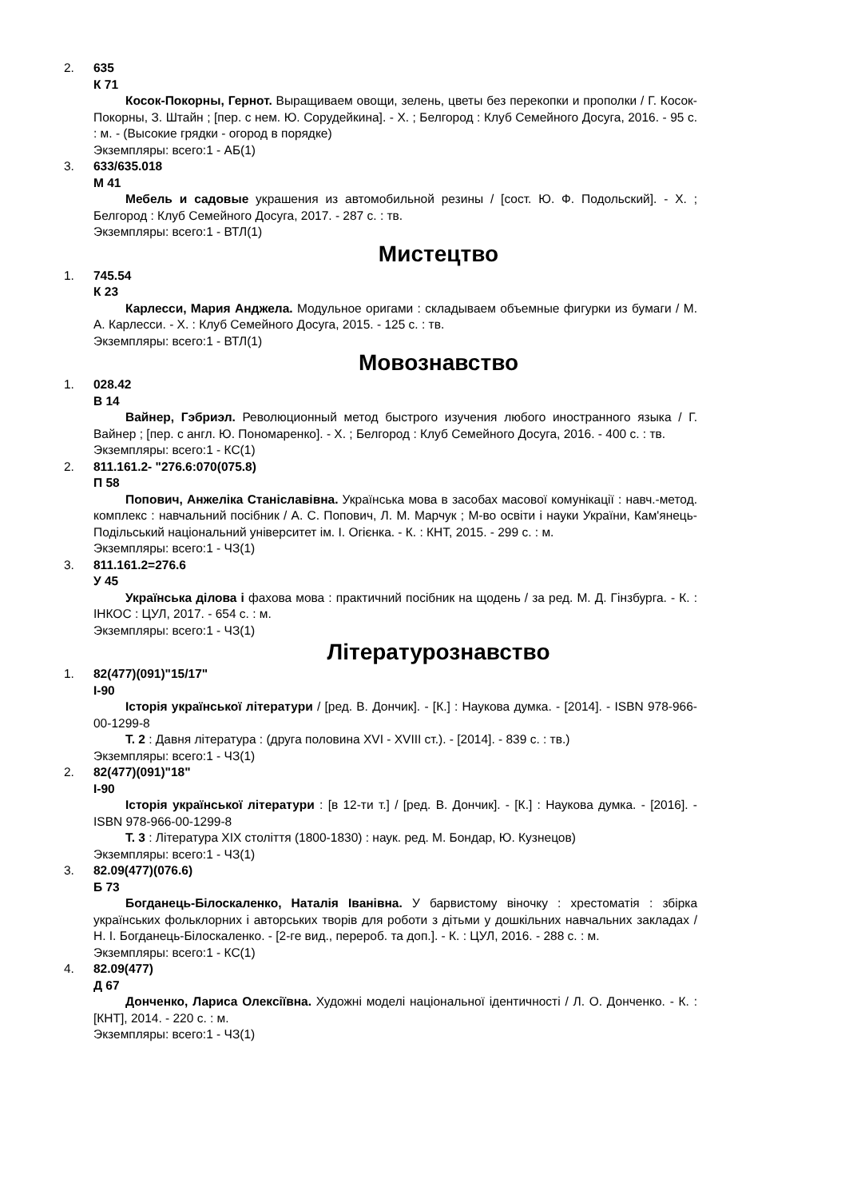2. 635
К 71
Косок-Покорны, Гернот. Выращиваем овощи, зелень, цветы без перекопки и прополки / Г. Косок-Покорны, З. Штайн ; [пер. с нем. Ю. Сорудейкина]. - Х. ; Белгород : Клуб Семейного Досуга, 2016. - 95 с. : м. - (Высокие грядки - огород в порядке)
Экземпляры: всего:1 - АБ(1)
3. 633/635.018
М 41
Мебель и садовые украшения из автомобильной резины / [сост. Ю. Ф. Подольский]. - Х. ; Белгород : Клуб Семейного Досуга, 2017. - 287 с. : тв.
Экземпляры: всего:1 - ВТЛ(1)
Мистецтво
1. 745.54
К 23
Карлесси, Мария Анджела. Модульное оригами : складываем объемные фигурки из бумаги / М. А. Карлесси. - Х. : Клуб Семейного Досуга, 2015. - 125 с. : тв.
Экземпляры: всего:1 - ВТЛ(1)
Мовознавство
1. 028.42
В 14
Вайнер, Гэбриэл. Революционный метод быстрого изучения любого иностранного языка / Г. Вайнер ; [пер. с англ. Ю. Пономаренко]. - Х. ; Белгород : Клуб Семейного Досуга, 2016. - 400 с. : тв.
Экземпляры: всего:1 - КС(1)
2. 811.161.2- "276.6:070(075.8)
П 58
Попович, Анжеліка Станіславівна. Українська мова в засобах масової комунікації : навч.-метод. комплекс : навчальний посібник / А. С. Попович, Л. М. Марчук ; М-во освіти і науки України, Кам'янець-Подільський національний університет ім. І. Огієнка. - К. : КНТ, 2015. - 299 с. : м.
Экземпляры: всего:1 - ЧЗ(1)
3. 811.161.2=276.6
У 45
Українська ділова і фахова мова : практичний посібник на щодень / за ред. М. Д. Гінзбурга. - К. : ІНКОС : ЦУЛ, 2017. - 654 с. : м.
Экземпляры: всего:1 - ЧЗ(1)
Літературознавство
1. 82(477)(091)"15/17"
І-90
Історія української літератури / [ред. В. Дончик]. - [К.] : Наукова думка. - [2014]. - ISBN 978-966-00-1299-8
Т. 2 : Давня література : (друга половина XVI - XVIII ст.). - [2014]. - 839 с. : тв.)
Экземпляры: всего:1 - ЧЗ(1)
2. 82(477)(091)"18"
І-90
Історія української літератури : [в 12-ти т.] / [ред. В. Дончик]. - [К.] : Наукова думка. - [2016]. - ISBN 978-966-00-1299-8
Т. 3 : Література XIX століття (1800-1830) : наук. ред. М. Бондар, Ю. Кузнецов)
Экземпляры: всего:1 - ЧЗ(1)
3. 82.09(477)(076.6)
Б 73
Богданець-Білоскаленко, Наталія Іванівна. У барвистому віночку : хрестоматія : збірка українських фольклорних і авторських творів для роботи з дітьми у дошкільних навчальних закладах / Н. І. Богданець-Білоскаленко. - [2-ге вид., перероб. та доп.]. - К. : ЦУЛ, 2016. - 288 с. : м.
Экземпляры: всего:1 - КС(1)
4. 82.09(477)
Д 67
Донченко, Лариса Олексіївна. Художні моделі національної ідентичності / Л. О. Донченко. - К. : [КНТ], 2014. - 220 с. : м.
Экземпляры: всего:1 - ЧЗ(1)